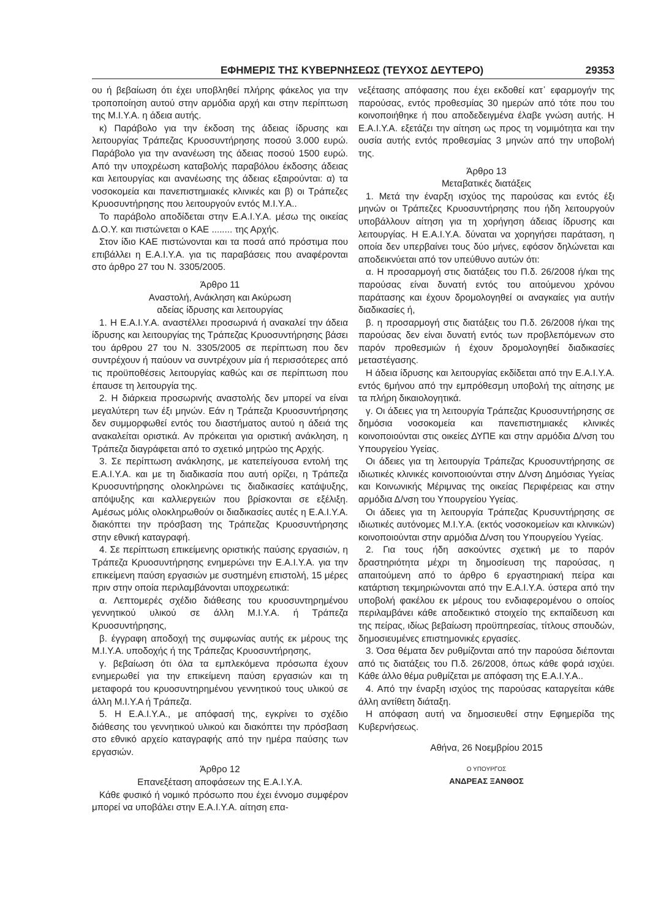ΕΦΗΜΕΡΙΣ ΤΗΣ ΚΥΒΕΡΝΗΣΕΩΣ (ΤΕΥΧΟΣ ΔΕΥΤΕΡΟ) 29353
ου ή βεβαίωση ότι έχει υποβληθεί πλήρης φάκελος για την τροποποίηση αυτού στην αρμόδια αρχή και στην περίπτωση της Μ.Ι.Υ.Α. η άδεια αυτής.
κ) Παράβολο για την έκδοση της άδειας ίδρυσης και λειτουργίας Τράπεζας Κρυοσυντήρησης ποσού 3.000 ευρώ. Παράβολο για την ανανέωση της άδειας ποσού 1500 ευρώ. Από την υποχρέωση καταβολής παραβόλου έκδοσης άδειας και λειτουργίας και ανανέωσης της άδειας εξαιρούνται: α) τα νοσοκομεία και πανεπιστημιακές κλινικές και β) οι Τράπεζες Κρυοσυντήρησης που λειτουργούν εντός Μ.Ι.Υ.Α..
Το παράβολο αποδίδεται στην Ε.Α.Ι.Υ.Α. μέσω της οικείας Δ.Ο.Υ. και πιστώνεται ο ΚΑΕ ........ της Αρχής.
Στον ίδιο ΚΑΕ πιστώνονται και τα ποσά από πρόστιμα που επιβάλλει η Ε.Α.Ι.Υ.Α. για τις παραβάσεις που αναφέρονται στο άρθρο 27 του Ν. 3305/2005.
Άρθρο 11
Αναστολή, Ανάκληση και Ακύρωση
αδείας ίδρυσης και λειτουργίας
1. Η Ε.Α.Ι.Υ.Α. αναστέλλει προσωρινά ή ανακαλεί την άδεια ίδρυσης και λειτουργίας της Τράπεζας Κρυοσυντήρησης βάσει του άρθρου 27 του Ν. 3305/2005 σε περίπτωση που δεν συντρέχουν ή παύουν να συντρέχουν μία ή περισσότερες από τις προϋποθέσεις λειτουργίας καθώς και σε περίπτωση που έπαυσε τη λειτουργία της.
2. Η διάρκεια προσωρινής αναστολής δεν μπορεί να είναι μεγαλύτερη των έξι μηνών. Εάν η Τράπεζα Κρυοσυντήρησης δεν συμμορφωθεί εντός του διαστήματος αυτού η άδειά της ανακαλείται οριστικά. Αν πρόκειται για οριστική ανάκληση, η Τράπεζα διαγράφεται από το σχετικό μητρώο της Αρχής.
3. Σε περίπτωση ανάκλησης, με κατεπείγουσα εντολή της Ε.Α.Ι.Υ.Α. και με τη διαδικασία που αυτή ορίζει, η Τράπεζα Κρυοσυντήρησης ολοκληρώνει τις διαδικασίες κατάψυξης, απόψυξης και καλλιεργειών που βρίσκονται σε εξέλιξη. Αμέσως μόλις ολοκληρωθούν οι διαδικασίες αυτές η Ε.Α.Ι.Υ.Α. διακόπτει την πρόσβαση της Τράπεζας Κρυοσυντήρησης στην εθνική καταγραφή.
4. Σε περίπτωση επικείμενης οριστικής παύσης εργασιών, η Τράπεζα Κρυοσυντήρησης ενημερώνει την Ε.Α.Ι.Υ.Α. για την επικείμενη παύση εργασιών με συστημένη επιστολή, 15 μέρες πριν στην οποία περιλαμβάνονται υποχρεωτικά:
α. Λεπτομερές σχέδιο διάθεσης του κρυοσυντηρημένου γεννητικού υλικού σε άλλη Μ.Ι.Υ.Α. ή Τράπεζα Κρυοσυντήρησης,
β. έγγραφη αποδοχή της συμφωνίας αυτής εκ μέρους της Μ.Ι.Υ.Α. υποδοχής ή της Τράπεζας Κρυοσυντήρησης,
γ. βεβαίωση ότι όλα τα εμπλεκόμενα πρόσωπα έχουν ενημερωθεί για την επικείμενη παύση εργασιών και τη μεταφορά του κρυοσυντηρημένου γεννητικού τους υλικού σε άλλη Μ.Ι.Υ.Α ή Τράπεζα.
5. Η Ε.Α.Ι.Υ.Α., με απόφασή της, εγκρίνει το σχέδιο διάθεσης του γεννητικού υλικού και διακόπτει την πρόσβαση στο εθνικό αρχείο καταγραφής από την ημέρα παύσης των εργασιών.
Άρθρο 12
Επανεξέταση αποφάσεων της Ε.Α.Ι.Υ.Α.
Κάθε φυσικό ή νομικό πρόσωπο που έχει έννομο συμφέρον μπορεί να υποβάλει στην Ε.Α.Ι.Υ.Α. αίτηση επα-
νεξέτασης απόφασης που έχει εκδοθεί κατ᾽ εφαρμογήν της παρούσας, εντός προθεσμίας 30 ημερών από τότε που του κοινοποιήθηκε ή που αποδεδειγμένα έλαβε γνώση αυτής. Η Ε.Α.Ι.Υ.Α. εξετάζει την αίτηση ως προς τη νομιμότητα και την ουσία αυτής εντός προθεσμίας 3 μηνών από την υποβολή της.
Άρθρο 13
Μεταβατικές διατάξεις
1. Μετά την έναρξη ισχύος της παρούσας και εντός έξι μηνών οι Τράπεζες Κρυοσυντήρησης που ήδη λειτουργούν υποβάλλουν αίτηση για τη χορήγηση άδειας ίδρυσης και λειτουργίας. Η Ε.Α.Ι.Υ.Α. δύναται να χορηγήσει παράταση, η οποία δεν υπερβαίνει τους δύο μήνες, εφόσον δηλώνεται και αποδεικνύεται από τον υπεύθυνο αυτών ότι:
α. Η προσαρμογή στις διατάξεις του Π.δ. 26/2008 ή/και της παρούσας είναι δυνατή εντός του αιτούμενου χρόνου παράτασης και έχουν δρομολογηθεί οι αναγκαίες για αυτήν διαδικασίες ή,
β. η προσαρμογή στις διατάξεις του Π.δ. 26/2008 ή/και της παρούσας δεν είναι δυνατή εντός των προβλεπόμενων στο παρόν προθεσμιών ή έχουν δρομολογηθεί διαδικασίες μεταστέγασης.
Η άδεια ίδρυσης και λειτουργίας εκδίδεται από την Ε.Α.Ι.Υ.Α. εντός 6μήνου από την εμπρόθεσμη υποβολή της αίτησης με τα πλήρη δικαιολογητικά.
γ. Οι άδειες για τη λειτουργία Τράπεζας Κρυοσυντήρησης σε δημόσια νοσοκομεία και πανεπιστημιακές κλινικές κοινοποιούνται στις οικείες ΔΥΠΕ και στην αρμόδια Δ/νση του Υπουργείου Υγείας.
Οι άδειες για τη λειτουργία Τράπεζας Κρυοσυντήρησης σε ιδιωτικές κλινικές κοινοποιούνται στην Δ/νση Δημόσιας Υγείας και Κοινωνικής Μέριμνας της οικείας Περιφέρειας και στην αρμόδια Δ/νση του Υπουργείου Υγείας.
Οι άδειες για τη λειτουργία Τράπεζας Κρυσυντήρησης σε ιδιωτικές αυτόνομες Μ.Ι.Υ.Α. (εκτός νοσοκομείων και κλινικών) κοινοποιούνται στην αρμόδια Δ/νση του Υπουργείου Υγείας.
2. Για τους ήδη ασκούντες σχετική με το παρόν δραστηριότητα μέχρι τη δημοσίευση της παρούσας, η απαιτούμενη από το άρθρο 6 εργαστηριακή πείρα και κατάρτιση τεκμηριώνονται από την Ε.Α.Ι.Υ.Α. ύστερα από την υποβολή φακέλου εκ μέρους του ενδιαφερομένου ο οποίος περιλαμβάνει κάθε αποδεικτικό στοιχείο της εκπαίδευση και της πείρας, ιδίως βεβαίωση προϋπηρεσίας, τίτλους σπουδών, δημοσιευμένες επιστημονικές εργασίες.
3. Όσα θέματα δεν ρυθμίζονται από την παρούσα διέπονται από τις διατάξεις του Π.δ. 26/2008, όπως κάθε φορά ισχύει. Κάθε άλλο θέμα ρυθμίζεται με απόφαση της Ε.Α.Ι.Υ.Α..
4. Από την έναρξη ισχύος της παρούσας καταργείται κάθε άλλη αντίθετη διάταξη.
Η απόφαση αυτή να δημοσιευθεί στην Εφημερίδα της Κυβερνήσεως.
Αθήνα, 26 Νοεμβρίου 2015
Ο ΥΠΟΥΡΓΟΣ
ΑΝΔΡΕΑΣ ΞΑΝΘΟΣ